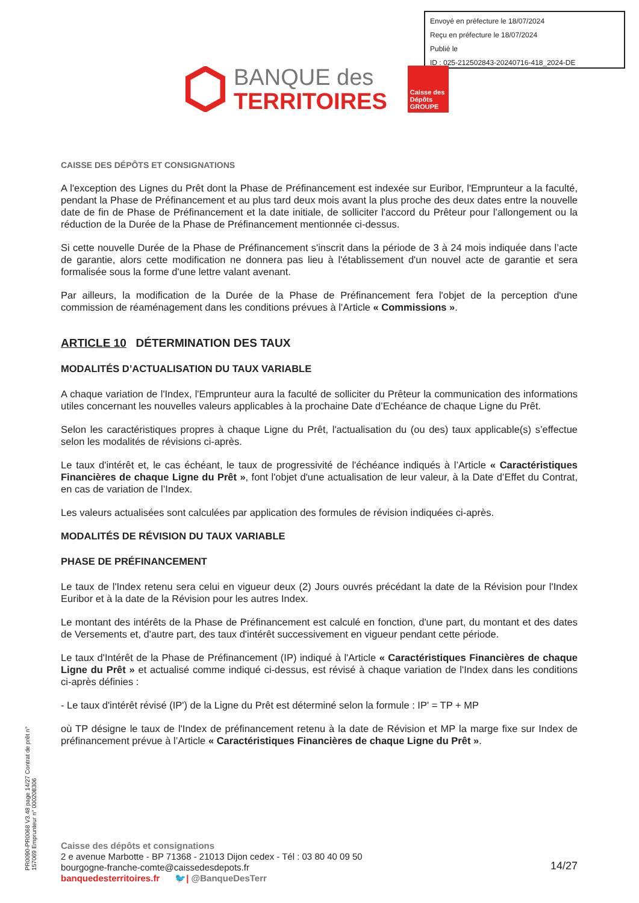Envoyé en préfecture le 18/07/2024
Reçu en préfecture le 18/07/2024
Publié le
ID : 025-212502843-20240716-418_2024-DE
BANQUE des
TERRITOIRES
Caisse des Dépôts GROUPE
CAISSE DES DÉPÔTS ET CONSIGNATIONS
A l'exception des Lignes du Prêt dont la Phase de Préfinancement est indexée sur Euribor, l'Emprunteur a la faculté, pendant la Phase de Préfinancement et au plus tard deux mois avant la plus proche des deux dates entre la nouvelle date de fin de Phase de Préfinancement et la date initiale, de solliciter l'accord du Prêteur pour l’allongement ou la réduction de la Durée de la Phase de Préfinancement mentionnée ci-dessus.
Si cette nouvelle Durée de la Phase de Préfinancement s'inscrit dans la période de 3 à 24 mois indiquée dans l’acte de garantie, alors cette modification ne donnera pas lieu à l'établissement d'un nouvel acte de garantie et sera formalisée sous la forme d'une lettre valant avenant.
Par ailleurs, la modification de la Durée de la Phase de Préfinancement fera l'objet de la perception d'une commission de réaménagement dans les conditions prévues à l'Article « Commissions ».
ARTICLE 10 DÉTERMINATION DES TAUX
MODALITÉS D’ACTUALISATION DU TAUX VARIABLE
A chaque variation de l'Index, l'Emprunteur aura la faculté de solliciter du Prêteur la communication des informations utiles concernant les nouvelles valeurs applicables à la prochaine Date d’Echéance de chaque Ligne du Prêt.
Selon les caractéristiques propres à chaque Ligne du Prêt, l'actualisation du (ou des) taux applicable(s) s’effectue selon les modalités de révisions ci-après.
Le taux d'intérêt et, le cas échéant, le taux de progressivité de l'échéance indiqués à l’Article « Caractéristiques Financières de chaque Ligne du Prêt », font l'objet d'une actualisation de leur valeur, à la Date d’Effet du Contrat, en cas de variation de l’Index.
Les valeurs actualisées sont calculées par application des formules de révision indiquées ci-après.
MODALITÉS DE RÉVISION DU TAUX VARIABLE
PHASE DE PRÉFINANCEMENT
Le taux de l'Index retenu sera celui en vigueur deux (2) Jours ouvrés précédant la date de la Révision pour l'Index Euribor et à la date de la Révision pour les autres Index.
Le montant des intérêts de la Phase de Préfinancement est calculé en fonction, d'une part, du montant et des dates de Versements et, d'autre part, des taux d'intérêt successivement en vigueur pendant cette période.
Le taux d'Intérêt de la Phase de Préfinancement (IP) indiqué à l'Article « Caractéristiques Financières de chaque Ligne du Prêt » et actualisé comme indiqué ci-dessus, est révisé à chaque variation de l'Index dans les conditions ci-après définies :
- Le taux d'intérêt révisé (IP') de la Ligne du Prêt est déterminé selon la formule : IP' = TP + MP
où TP désigne le taux de l'Index de préfinancement retenu à la date de Révision et MP la marge fixe sur Index de préfinancement prévue à l’Article « Caractéristiques Financières de chaque Ligne du Prêt ».
PR0090-PR0068 V3.48 page 14/27 Contrat de prêt n° 157069 Emprunteur n° 000208306
Caisse des dépôts et consignations
2 e avenue Marbotte - BP 71368 - 21013 Dijon cedex - Tél : 03 80 40 09 50
bourgogne-franche-comte@caissedesdepots.fr
banquedesterritoires.fr 🐦| @BanqueDesTerr
14/27